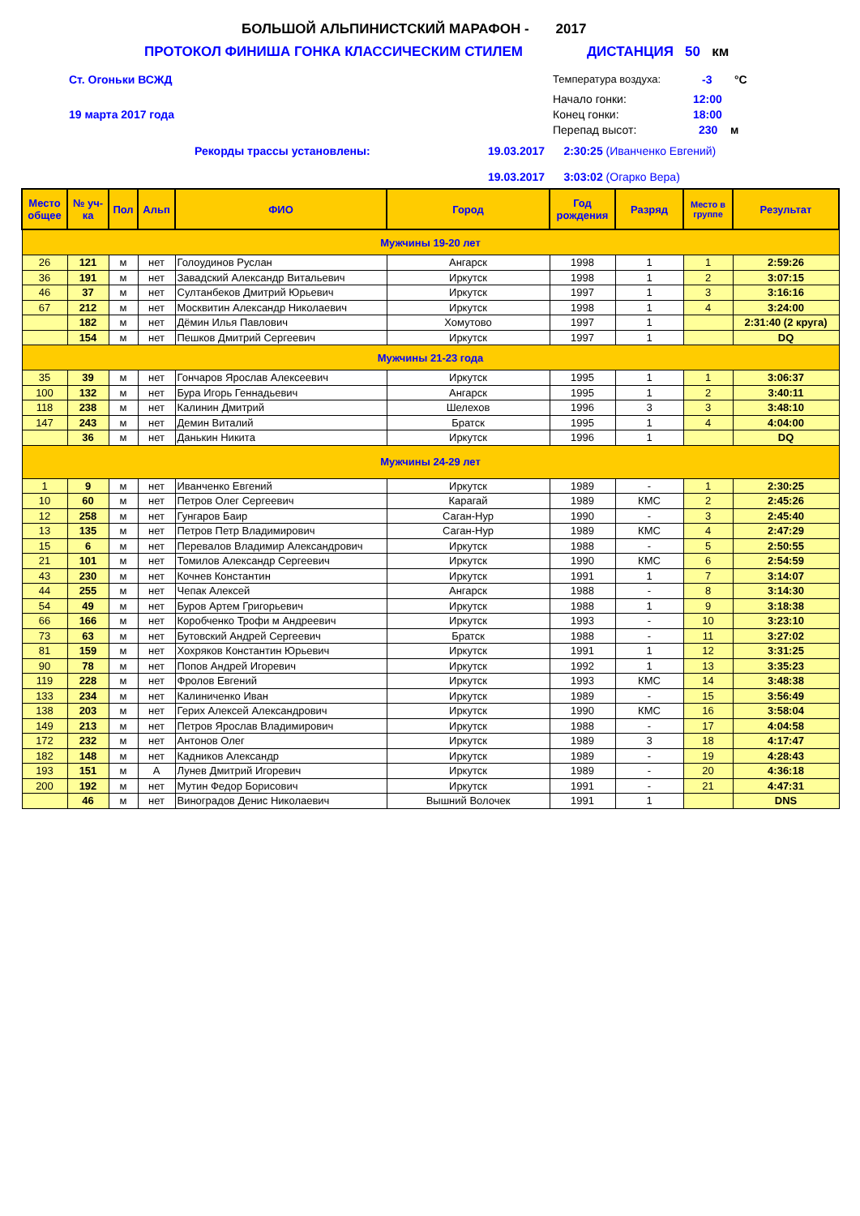БОЛЬШОЙ АЛЬПИНИСТСКИЙ МАРАФОН - 2017
ПРОТОКОЛ ФИНИША ГОНКА КЛАССИЧЕСКИМ СТИЛЕМ ДИСТАНЦИЯ 50 км
Ст. Огоньки ВСЖД Температура воздуха: -3 °С
Начало гонки: 12:00
19 марта 2017 года Конец гонки: 18:00
Перепад высот: 230 м
Рекорды трассы установлены: 19.03.2017 2:30:25 (Иванченко Евгений)
19.03.2017 3:03:02 (Огарко Вера)
| Место общее | № уч-ка | Пол | Альп | ФИО | Город | Год рождения | Разряд | Место в группе | Результат |
| --- | --- | --- | --- | --- | --- | --- | --- | --- | --- |
| Мужчины 19-20 лет | | | | | | | | | |
| 26 | 121 | м | нет | Голоудинов Руслан | Ангарск | 1998 | 1 | 1 | 2:59:26 |
| 36 | 191 | м | нет | Завадский Александр Витальевич | Иркутск | 1998 | 1 | 2 | 3:07:15 |
| 46 | 37 | м | нет | Султанбеков Дмитрий Юрьевич | Иркутск | 1997 | 1 | 3 | 3:16:16 |
| 67 | 212 | м | нет | Москвитин Александр Николаевич | Иркутск | 1998 | 1 | 4 | 3:24:00 |
| | 182 | м | нет | Дёмин Илья Павлович | Хомутово | 1997 | 1 | | 2:31:40 (2 круга) |
| | 154 | м | нет | Пешков Дмитрий Сергеевич | Иркутск | 1997 | 1 | | DQ |
| Мужчины 21-23 года | | | | | | | | | |
| 35 | 39 | м | нет | Гончаров Ярослав Алексеевич | Иркутск | 1995 | 1 | 1 | 3:06:37 |
| 100 | 132 | м | нет | Бура Игорь Геннадьевич | Ангарск | 1995 | 1 | 2 | 3:40:11 |
| 118 | 238 | м | нет | Калинин Дмитрий | Шелехов | 1996 | 3 | 3 | 3:48:10 |
| 147 | 243 | м | нет | Демин Виталий | Братск | 1995 | 1 | 4 | 4:04:00 |
| | 36 | м | нет | Данькин Никита | Иркутск | 1996 | 1 | | DQ |
| Мужчины 24-29 лет | | | | | | | | | |
| 1 | 9 | м | нет | Иванченко Евгений | Иркутск | 1989 | - | 1 | 2:30:25 |
| 10 | 60 | м | нет | Петров Олег Сергеевич | Карагай | 1989 | КМС | 2 | 2:45:26 |
| 12 | 258 | м | нет | Гунгаров Баир | Саган-Нур | 1990 | - | 3 | 2:45:40 |
| 13 | 135 | м | нет | Петров Петр Владимирович | Саган-Нур | 1989 | КМС | 4 | 2:47:29 |
| 15 | 6 | м | нет | Перевалов Владимир Александрович | Иркутск | 1988 | - | 5 | 2:50:55 |
| 21 | 101 | м | нет | Томилов Александр Сергеевич | Иркутск | 1990 | КМС | 6 | 2:54:59 |
| 43 | 230 | м | нет | Кочнев Константин | Иркутск | 1991 | 1 | 7 | 3:14:07 |
| 44 | 255 | м | нет | Чепак Алексей | Ангарск | 1988 | - | 8 | 3:14:30 |
| 54 | 49 | м | нет | Буров Артем Григорьевич | Иркутск | 1988 | 1 | 9 | 3:18:38 |
| 66 | 166 | м | нет | Коробченко Трофи м Андреевич | Иркутск | 1993 | - | 10 | 3:23:10 |
| 73 | 63 | м | нет | Бутовский Андрей Сергеевич | Братск | 1988 | - | 11 | 3:27:02 |
| 81 | 159 | м | нет | Хохряков Константин Юрьевич | Иркутск | 1991 | 1 | 12 | 3:31:25 |
| 90 | 78 | м | нет | Попов Андрей Игоревич | Иркутск | 1992 | 1 | 13 | 3:35:23 |
| 119 | 228 | м | нет | Фролов Евгений | Иркутск | 1993 | КМС | 14 | 3:48:38 |
| 133 | 234 | м | нет | Калиниченко Иван | Иркутск | 1989 | - | 15 | 3:56:49 |
| 138 | 203 | м | нет | Герих Алексей Александрович | Иркутск | 1990 | КМС | 16 | 3:58:04 |
| 149 | 213 | м | нет | Петров Ярослав Владимирович | Иркутск | 1988 | - | 17 | 4:04:58 |
| 172 | 232 | м | нет | Антонов Олег | Иркутск | 1989 | 3 | 18 | 4:17:47 |
| 182 | 148 | м | нет | Кадников Александр | Иркутск | 1989 | - | 19 | 4:28:43 |
| 193 | 151 | м | А | Лунев Дмитрий Игоревич | Иркутск | 1989 | - | 20 | 4:36:18 |
| 200 | 192 | м | нет | Мутин Федор Борисович | Иркутск | 1991 | - | 21 | 4:47:31 |
| | 46 | м | нет | Виноградов Денис Николаевич | Вышний Волочек | 1991 | 1 | | DNS |